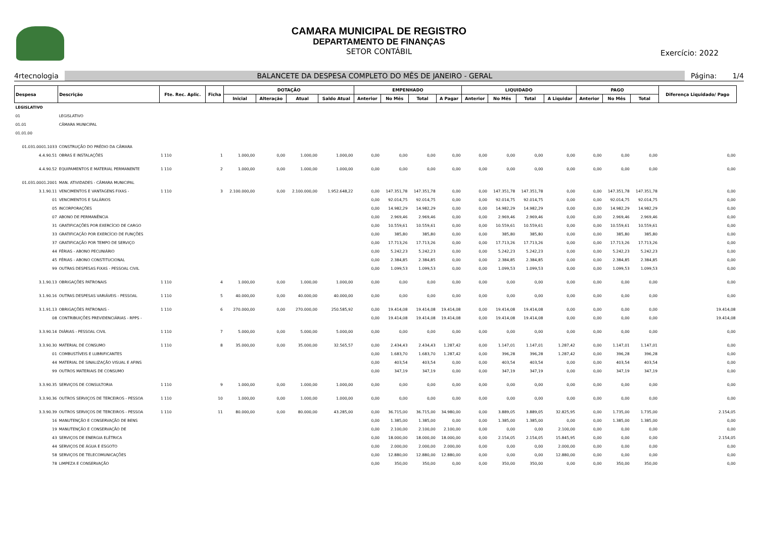CAMARA MUNICIPAL DE REGISTRO
DEPARTAMENTO DE FINANÇAS
SETOR CONTÁBIL
Exercício: 2022
4rtecnologia BALANCETE DA DESPESA COMPLETO DO MÊS DE JANEIRO - GERAL Página: 1/4
| Despesa | Descrição | Fte. Rec. Aplic. | Ficha | DOTAÇÃO | | | | EMPENHADO | | | | LIQUIDADO | | | | PAGO | | | Diferença Liquidado/ Pago |
| --- | --- | --- | --- | --- | --- | --- | --- | --- | --- | --- | --- | --- | --- | --- | --- | --- | --- | --- | --- |
| | | | | Inicial | Alteração | Atual | Saldo Atual | Anterior | No Mês | Total | A Pagar | Anterior | No Mês | Total | A Liquidar | Anterior | No Mês | Total | |
| LEGISLATIVO | | | | | | | | | | | | | | | | | | | |
| 01 | LEGISLATIVO | | | | | | | | | | | | | | | | | | |
| 01.01 | CÂMARA MUNICIPAL | | | | | | | | | | | | | | | | | | |
| 01.01.00 | | | | | | | | | | | | | | | | | | | |
| 01.031.0001.1033 | CONSTRUÇÃO DO PRÉDIO DA CÂMARA | | | | | | | | | | | | | | | | | | |
| 4.4.90.51 | OBRAS E INSTALAÇÕES | 1 110 | 1 | 1.000,00 | 0,00 | 1.000,00 | 1.000,00 | 0,00 | 0,00 | 0,00 | 0,00 | 0,00 | 0,00 | 0,00 | 0,00 | 0,00 | 0,00 | 0,00 | 0,00 |
| 4.4.90.52 | EQUIPAMENTOS E MATERIAL PERMANENTE | 1 110 | 2 | 1.000,00 | 0,00 | 1.000,00 | 1.000,00 | 0,00 | 0,00 | 0,00 | 0,00 | 0,00 | 0,00 | 0,00 | 0,00 | 0,00 | 0,00 | 0,00 | 0,00 |
| 01.031.0001.2001 | MAN. ATIVIDADES - CÂMARA MUNICIPAL | | | | | | | | | | | | | | | | | | |
| 3.1.90.11 | VENCIMENTOS E VANTAGENS FIXAS - | 1 110 | 3 | 2.100.000,00 | 0,00 | 2.100.000,00 | 1.952.648,22 | 0,00 | 147.351,78 | 147.351,78 | 0,00 | 0,00 | 147.351,78 | 147.351,78 | 0,00 | 0,00 | 147.351,78 | 147.351,78 | 0,00 |
| 01 | VENCIMENTOS E SALÁRIOS | | | | | | | 0,00 | 92.014,75 | 92.014,75 | 0,00 | 0,00 | 92.014,75 | 92.014,75 | 0,00 | 0,00 | 92.014,75 | 92.014,75 | 0,00 |
| 05 | INCORPORAÇÕES | | | | | | | 0,00 | 14.982,29 | 14.982,29 | 0,00 | 0,00 | 14.982,29 | 14.982,29 | 0,00 | 0,00 | 14.982,29 | 14.982,29 | 0,00 |
| 07 | ABONO DE PERMANÊNCIA | | | | | | | 0,00 | 2.969,46 | 2.969,46 | 0,00 | 0,00 | 2.969,46 | 2.969,46 | 0,00 | 0,00 | 2.969,46 | 2.969,46 | 0,00 |
| 31 | GRATIFICAÇÕES POR EXERCÍCIO DE CARGO | | | | | | | 0,00 | 10.559,61 | 10.559,61 | 0,00 | 0,00 | 10.559,61 | 10.559,61 | 0,00 | 0,00 | 10.559,61 | 10.559,61 | 0,00 |
| 33 | GRATIFICAÇÃO POR EXERCÍCIO DE FUNÇÕES | | | | | | | 0,00 | 385,80 | 385,80 | 0,00 | 0,00 | 385,80 | 385,80 | 0,00 | 0,00 | 385,80 | 385,80 | 0,00 |
| 37 | GRATIFICAÇÃO POR TEMPO DE SERVIÇO | | | | | | | 0,00 | 17.713,26 | 17.713,26 | 0,00 | 0,00 | 17.713,26 | 17.713,26 | 0,00 | 0,00 | 17.713,26 | 17.713,26 | 0,00 |
| 44 | FÉRIAS - ABONO PECUNIÁRIO | | | | | | | 0,00 | 5.242,23 | 5.242,23 | 0,00 | 0,00 | 5.242,23 | 5.242,23 | 0,00 | 0,00 | 5.242,23 | 5.242,23 | 0,00 |
| 45 | FÉRIAS - ABONO CONSTITUCIONAL | | | | | | | 0,00 | 2.384,85 | 2.384,85 | 0,00 | 0,00 | 2.384,85 | 2.384,85 | 0,00 | 0,00 | 2.384,85 | 2.384,85 | 0,00 |
| 99 | OUTRAS DESPESAS FIXAS - PESSOAL CIVIL | | | | | | | 0,00 | 1.099,53 | 1.099,53 | 0,00 | 0,00 | 1.099,53 | 1.099,53 | 0,00 | 0,00 | 1.099,53 | 1.099,53 | 0,00 |
| 3.1.90.13 | OBRIGAÇÕES PATRONAIS | 1 110 | 4 | 1.000,00 | 0,00 | 1.000,00 | 1.000,00 | 0,00 | 0,00 | 0,00 | 0,00 | 0,00 | 0,00 | 0,00 | 0,00 | 0,00 | 0,00 | 0,00 | 0,00 |
| 3.1.90.16 | OUTRAS DESPESAS VARIÁVEIS - PESSOAL | 1 110 | 5 | 40.000,00 | 0,00 | 40.000,00 | 40.000,00 | 0,00 | 0,00 | 0,00 | 0,00 | 0,00 | 0,00 | 0,00 | 0,00 | 0,00 | 0,00 | 0,00 | 0,00 |
| 3.1.91.13 | OBRIGAÇÕES PATRONAIS - | 1 110 | 6 | 270.000,00 | 0,00 | 270.000,00 | 250.585,92 | 0,00 | 19.414,08 | 19.414,08 | 19.414,08 | 0,00 | 19.414,08 | 19.414,08 | 0,00 | 0,00 | 0,00 | 0,00 | 19.414,08 |
| 08 | CONTRIBUIÇÕES PREVIDENCIÁRIAS - RPPS - | | | | | | | 0,00 | 19.414,08 | 19.414,08 | 19.414,08 | 0,00 | 19.414,08 | 19.414,08 | 0,00 | 0,00 | 0,00 | 0,00 | 19.414,08 |
| 3.3.90.14 | DIÁRIAS - PESSOAL CIVIL | 1 110 | 7 | 5.000,00 | 0,00 | 5.000,00 | 5.000,00 | 0,00 | 0,00 | 0,00 | 0,00 | 0,00 | 0,00 | 0,00 | 0,00 | 0,00 | 0,00 | 0,00 | 0,00 |
| 3.3.90.30 | MATERIAL DE CONSUMO | 1 110 | 8 | 35.000,00 | 0,00 | 35.000,00 | 32.565,57 | 0,00 | 2.434,43 | 2.434,43 | 1.287,42 | 0,00 | 1.147,01 | 1.147,01 | 1.287,42 | 0,00 | 1.147,01 | 1.147,01 | 0,00 |
| 01 | COMBUSTÍVEIS E LUBRIFICANTES | | | | | | | 0,00 | 1.683,70 | 1.683,70 | 1.287,42 | 0,00 | 396,28 | 396,28 | 1.287,42 | 0,00 | 396,28 | 396,28 | 0,00 |
| 44 | MATERIAL DE SINALIZAÇÃO VISUAL E AFINS | | | | | | | 0,00 | 403,54 | 403,54 | 0,00 | 0,00 | 403,54 | 403,54 | 0,00 | 0,00 | 403,54 | 403,54 | 0,00 |
| 99 | OUTROS MATERIAIS DE CONSUMO | | | | | | | 0,00 | 347,19 | 347,19 | 0,00 | 0,00 | 347,19 | 347,19 | 0,00 | 0,00 | 347,19 | 347,19 | 0,00 |
| 3.3.90.35 | SERVIÇOS DE CONSULTORIA | 1 110 | 9 | 1.000,00 | 0,00 | 1.000,00 | 1.000,00 | 0,00 | 0,00 | 0,00 | 0,00 | 0,00 | 0,00 | 0,00 | 0,00 | 0,00 | 0,00 | 0,00 | 0,00 |
| 3.3.90.36 | OUTROS SERVIÇOS DE TERCEIROS - PESSOA | 1 110 | 10 | 1.000,00 | 0,00 | 1.000,00 | 1.000,00 | 0,00 | 0,00 | 0,00 | 0,00 | 0,00 | 0,00 | 0,00 | 0,00 | 0,00 | 0,00 | 0,00 | 0,00 |
| 3.3.90.39 | OUTROS SERVIÇOS DE TERCEIROS - PESSOA | 1 110 | 11 | 80.000,00 | 0,00 | 80.000,00 | 43.285,00 | 0,00 | 36.715,00 | 36.715,00 | 34.980,00 | 0,00 | 3.889,05 | 3.889,05 | 32.825,95 | 0,00 | 1.735,00 | 1.735,00 | 2.154,05 |
| 16 | MANUTENÇÃO E CONSERVAÇÃO DE BENS | | | | | | | 0,00 | 1.385,00 | 1.385,00 | 0,00 | 0,00 | 1.385,00 | 1.385,00 | 0,00 | 0,00 | 1.385,00 | 1.385,00 | 0,00 |
| 19 | MANUTENÇÃO E CONSERVAÇÃO DE | | | | | | | 0,00 | 2.100,00 | 2.100,00 | 2.100,00 | 0,00 | 0,00 | 0,00 | 2.100,00 | 0,00 | 0,00 | 0,00 | 0,00 |
| 43 | SERVIÇOS DE ENERGIA ELÉTRICA | | | | | | | 0,00 | 18.000,00 | 18.000,00 | 18.000,00 | 0,00 | 2.154,05 | 2.154,05 | 15.845,95 | 0,00 | 0,00 | 0,00 | 2.154,05 |
| 44 | SERVIÇOS DE ÁGUA E ESGOTO | | | | | | | 0,00 | 2.000,00 | 2.000,00 | 2.000,00 | 0,00 | 0,00 | 0,00 | 2.000,00 | 0,00 | 0,00 | 0,00 | 0,00 |
| 58 | SERVIÇOS DE TELECOMUNICAÇÕES | | | | | | | 0,00 | 12.880,00 | 12.880,00 | 12.880,00 | 0,00 | 0,00 | 0,00 | 12.880,00 | 0,00 | 0,00 | 0,00 | 0,00 |
| 78 | LIMPEZA E CONSERVAÇÃO | | | | | | | 0,00 | 350,00 | 350,00 | 0,00 | 0,00 | 350,00 | 350,00 | 0,00 | 0,00 | 350,00 | 350,00 | 0,00 |